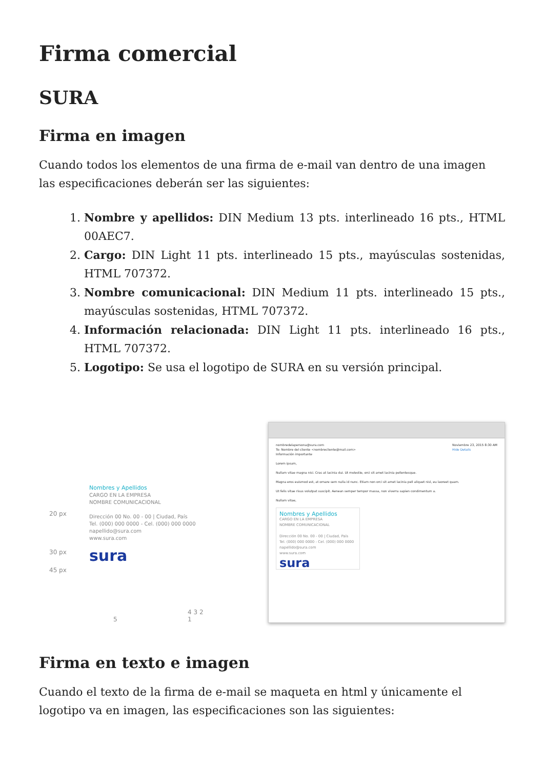Firma comercial
SURA
Firma en imagen
Cuando todos los elementos de una firma de e-mail van dentro de una imagen las especificaciones deberán ser las siguientes:
1. Nombre y apellidos: DIN Medium 13 pts. interlineado 16 pts., HTML 00AEC7.
2. Cargo: DIN Light 11 pts. interlineado 15 pts., mayúsculas sostenidas, HTML 707372.
3. Nombre comunicacional: DIN Medium 11 pts. interlineado 15 pts., mayúsculas sostenidas, HTML 707372.
4. Información relacionada: DIN Light 11 pts. interlineado 16 pts., HTML 707372.
5. Logotipo: Se usa el logotipo de SURA en su versión principal.
20 px
30 px
45 px
Nombres y Apellidos
CARGO EN LA EMPRESA
NOMBRE COMUNICACIONAL
Dirección 00 No. 00 - 00 | Ciudad, País
Tel. (000) 000 0000 - Cel. (000) 000 0000
napellido@sura.com
www.sura.com
sura
5 4 3 2 1
nombredelapersona@sura.com Noviembre 23, 2015 8:30 AM
Hide Details
To: Nombre del cliente <nombrecliente@mail.com>
Información importante
Lorem ipsum,
Nullam vitae magna nisi. Cras at lacinia dui. Ut molestie, orci sit amet lacinia pellentesque.
Magna eros euismod est, at ornare sem nulla id nunc. Etiam non orci sit amet lacinia pell aliquet nisl, eu laoreet quam.
Ut felis vitae risus volutpat suscipit. Aenean semper tempor massa, non viverra sapien condimentum a.
Nullam vitae,
Nombres y Apellidos
CARGO EN LA EMPRESA
NOMBRE COMUNICACIONAL
Dirección 00 No. 00 - 00 | Ciudad, País
Tel. (000) 000 0000 - Cel. (000) 000 0000
napellido@sura.com
www.sura.com
sura
Firma en texto e imagen
Cuando el texto de la firma de e-mail se maqueta en html y únicamente el logotipo va en imagen, las especificaciones son las siguientes: